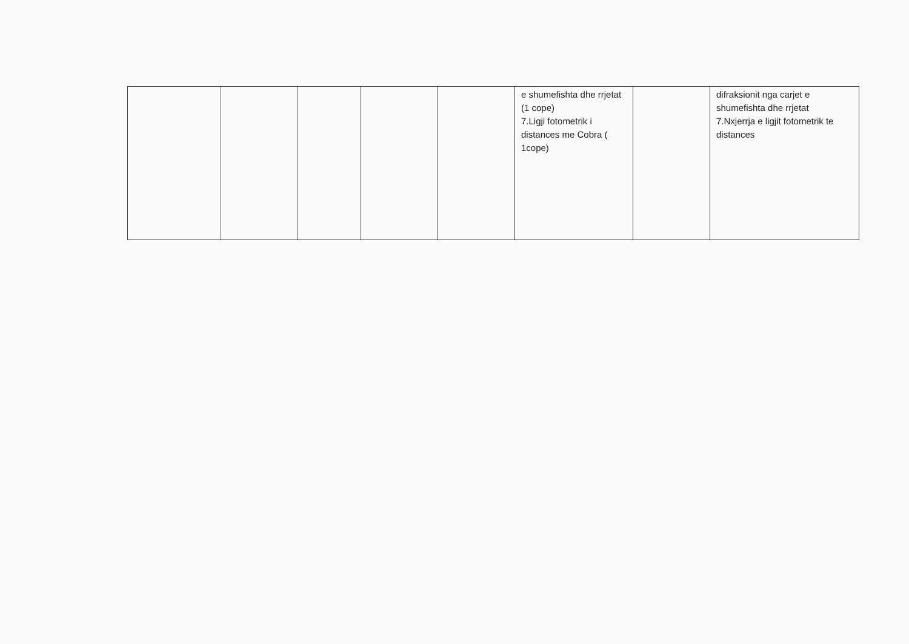| | | | | | e shumefishta dhe rrjetat (1 cope) 7.Ligji fotometrik i distances me Cobra ( 1cope) | | difraksionit nga carjet e shumefishta dhe rrjetat 7.Nxjerrja e ligjit fotometrik te distances |